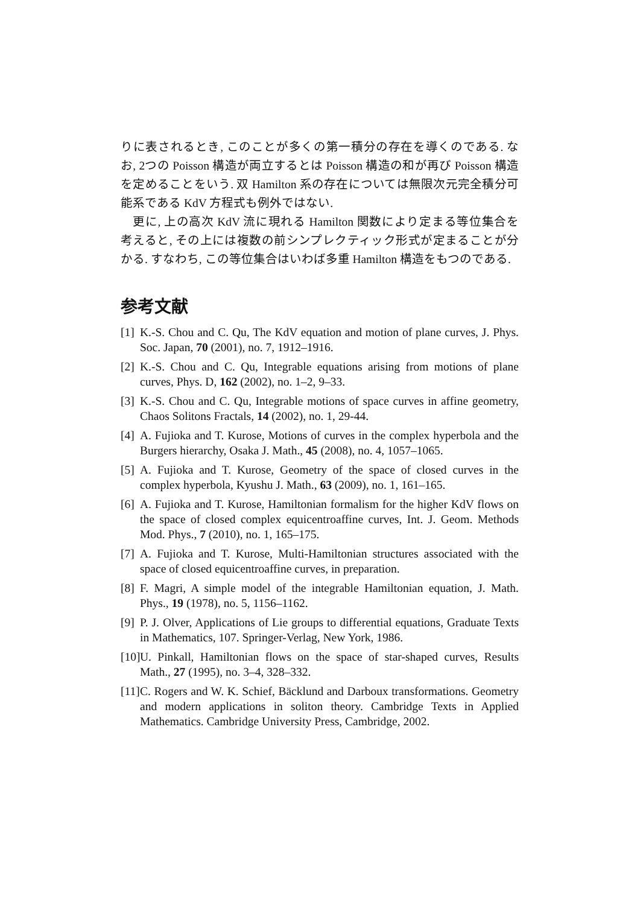りに表されるとき, このことが多くの第一積分の存在を導くのである. なお, 2つの Poisson 構造が両立するとは Poisson 構造の和が再び Poisson 構造を定めることをいう. 双 Hamilton 系の存在については無限次元完全積分可能系である KdV 方程式も例外ではない.
更に, 上の高次 KdV 流に現れる Hamilton 関数により定まる等位集合を考えると, その上には複数の前シンプレクティック形式が定まることが分かる. すなわち, この等位集合はいわば多重 Hamilton 構造をもつのである.
参考文献
[1] K.-S. Chou and C. Qu, The KdV equation and motion of plane curves, J. Phys. Soc. Japan, 70 (2001), no. 7, 1912–1916.
[2] K.-S. Chou and C. Qu, Integrable equations arising from motions of plane curves, Phys. D, 162 (2002), no. 1–2, 9–33.
[3] K.-S. Chou and C. Qu, Integrable motions of space curves in affine geometry, Chaos Solitons Fractals, 14 (2002), no. 1, 29-44.
[4] A. Fujioka and T. Kurose, Motions of curves in the complex hyperbola and the Burgers hierarchy, Osaka J. Math., 45 (2008), no. 4, 1057–1065.
[5] A. Fujioka and T. Kurose, Geometry of the space of closed curves in the complex hyperbola, Kyushu J. Math., 63 (2009), no. 1, 161–165.
[6] A. Fujioka and T. Kurose, Hamiltonian formalism for the higher KdV flows on the space of closed complex equicentroaffine curves, Int. J. Geom. Methods Mod. Phys., 7 (2010), no. 1, 165–175.
[7] A. Fujioka and T. Kurose, Multi-Hamiltonian structures associated with the space of closed equicentroaffine curves, in preparation.
[8] F. Magri, A simple model of the integrable Hamiltonian equation, J. Math. Phys., 19 (1978), no. 5, 1156–1162.
[9] P. J. Olver, Applications of Lie groups to differential equations, Graduate Texts in Mathematics, 107. Springer-Verlag, New York, 1986.
[10] U. Pinkall, Hamiltonian flows on the space of star-shaped curves, Results Math., 27 (1995), no. 3–4, 328–332.
[11] C. Rogers and W. K. Schief, Bäcklund and Darboux transformations. Geometry and modern applications in soliton theory. Cambridge Texts in Applied Mathematics. Cambridge University Press, Cambridge, 2002.